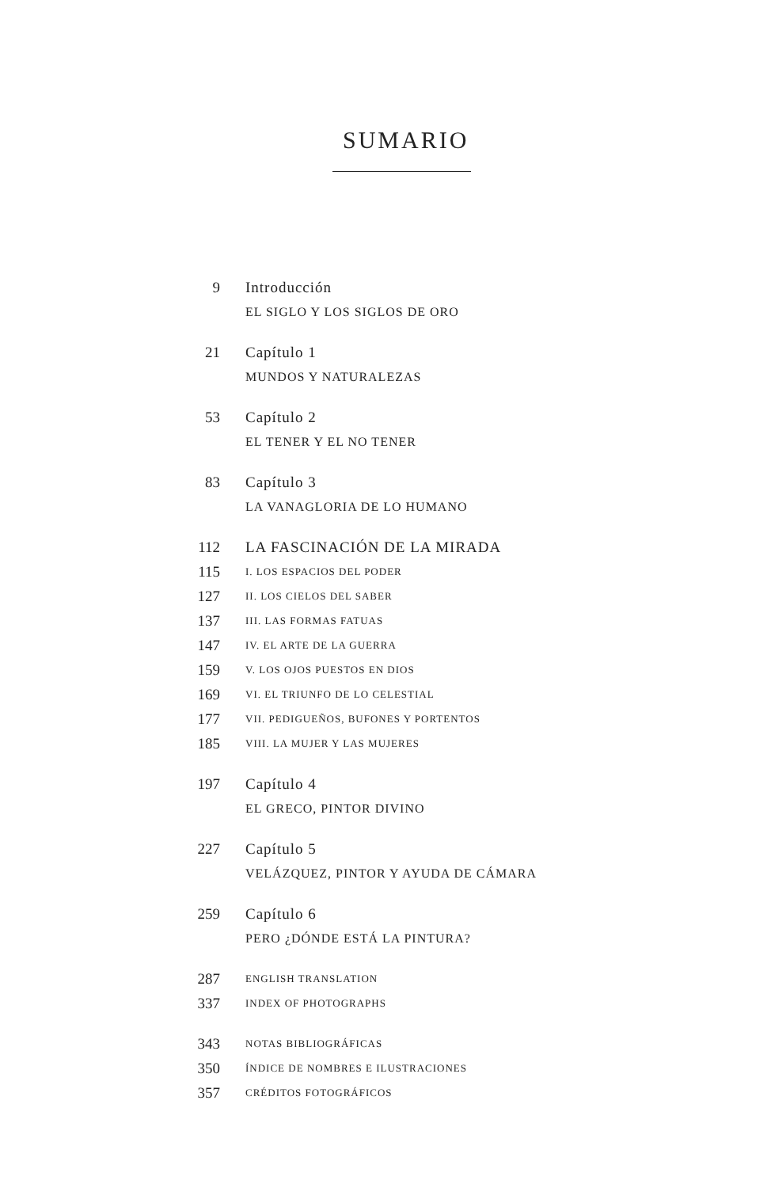SUMARIO
9 Introducción
EL SIGLO Y LOS SIGLOS DE ORO
21 Capítulo 1
MUNDOS Y NATURALEZAS
53 Capítulo 2
EL TENER Y EL NO TENER
83 Capítulo 3
LA VANAGLORIA DE LO HUMANO
112 LA FASCINACIÓN DE LA MIRADA
115
I. LOS ESPACIOS DEL PODER
127
II. LOS CIELOS DEL SABER
137
III. LAS FORMAS FATUAS
147
IV. EL ARTE DE LA GUERRA
159
V. LOS OJOS PUESTOS EN DIOS
169
VI. EL TRIUNFO DE LO CELESTIAL
177
VII. PEDIGUEÑOS, BUFONES Y PORTENTOS
185
VIII. LA MUJER Y LAS MUJERES
197 Capítulo 4
EL GRECO, PINTOR DIVINO
227 Capítulo 5
VELÁZQUEZ, PINTOR Y AYUDA DE CÁMARA
259 Capítulo 6
PERO ¿DÓNDE ESTÁ LA PINTURA?
287
ENGLISH TRANSLATION
337
INDEX OF PHOTOGRAPHS
343
NOTAS BIBLIOGRÁFICAS
350
ÍNDICE DE NOMBRES E ILUSTRACIONES
357
CRÉDITOS FOTOGRÁFICOS